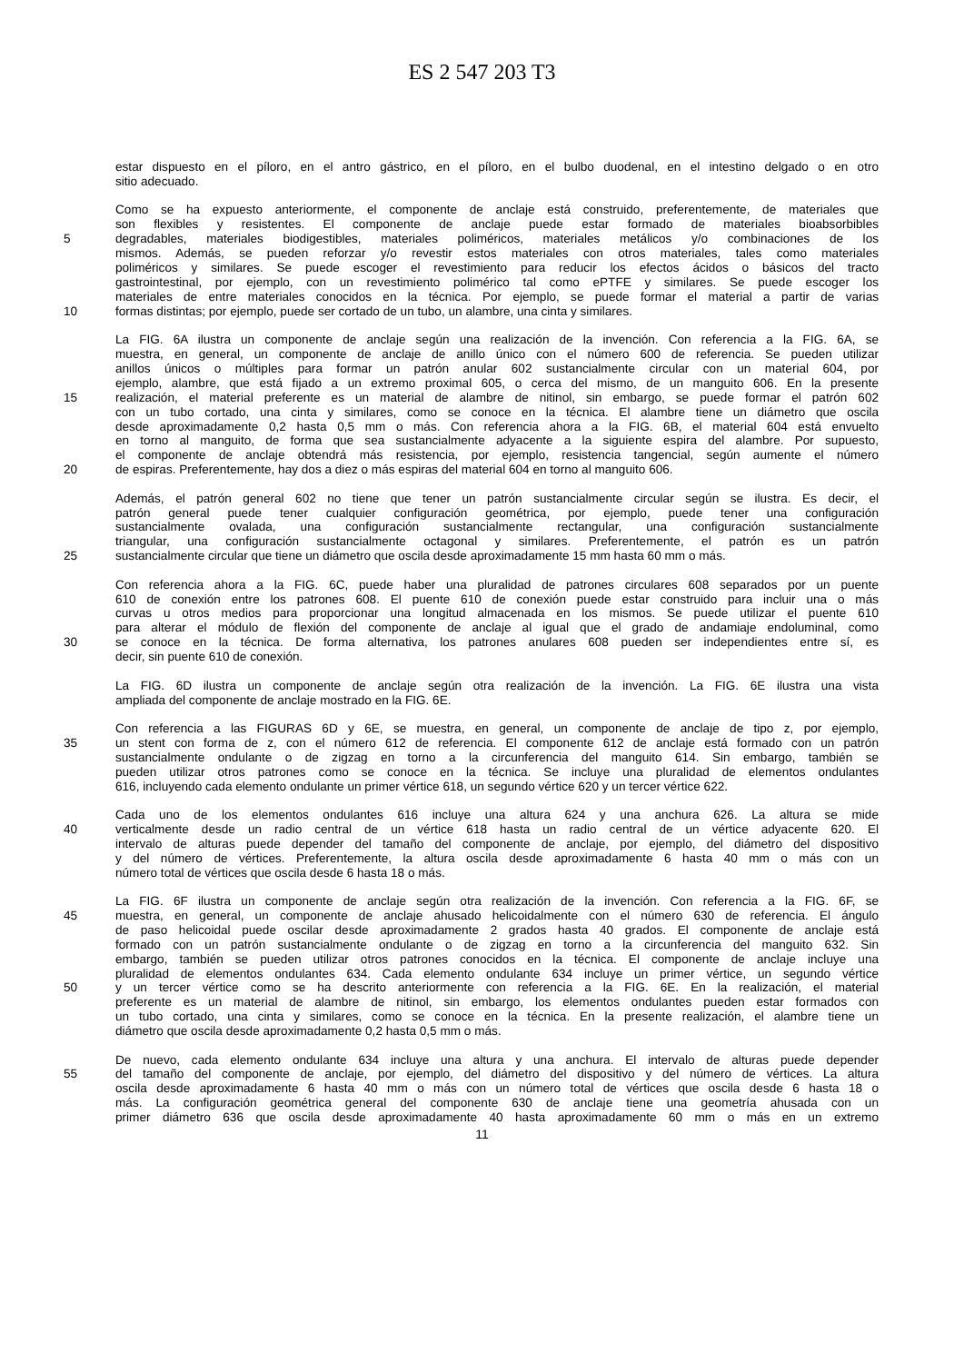ES 2 547 203 T3
estar dispuesto en el píloro, en el antro gástrico, en el píloro, en el bulbo duodenal, en el intestino delgado o en otro
sitio adecuado.
Como se ha expuesto anteriormente, el componente de anclaje está construido, preferentemente, de materiales que
son flexibles y resistentes. El componente de anclaje puede estar formado de materiales bioabsorbibles
5 degradables, materiales biodigestibles, materiales poliméricos, materiales metálicos y/o combinaciones de los
mismos. Además, se pueden reforzar y/o revestir estos materiales con otros materiales, tales como materiales
poliméricos y similares. Se puede escoger el revestimiento para reducir los efectos ácidos o básicos del tracto
gastrointestinal, por ejemplo, con un revestimiento polimérico tal como ePTFE y similares. Se puede escoger los
materiales de entre materiales conocidos en la técnica. Por ejemplo, se puede formar el material a partir de varias
10 formas distintas; por ejemplo, puede ser cortado de un tubo, un alambre, una cinta y similares.
La FIG. 6A ilustra un componente de anclaje según una realización de la invención. Con referencia a la FIG. 6A, se
muestra, en general, un componente de anclaje de anillo único con el número 600 de referencia. Se pueden utilizar
anillos únicos o múltiples para formar un patrón anular 602 sustancialmente circular con un material 604, por
ejemplo, alambre, que está fijado a un extremo proximal 605, o cerca del mismo, de un manguito 606. En la presente
15 realización, el material preferente es un material de alambre de nitinol, sin embargo, se puede formar el patrón 602
con un tubo cortado, una cinta y similares, como se conoce en la técnica. El alambre tiene un diámetro que oscila
desde aproximadamente 0,2 hasta 0,5 mm o más. Con referencia ahora a la FIG. 6B, el material 604 está envuelto
en torno al manguito, de forma que sea sustancialmente adyacente a la siguiente espira del alambre. Por supuesto,
el componente de anclaje obtendrá más resistencia, por ejemplo, resistencia tangencial, según aumente el número
20 de espiras. Preferentemente, hay dos a diez o más espiras del material 604 en torno al manguito 606.
Además, el patrón general 602 no tiene que tener un patrón sustancialmente circular según se ilustra. Es decir, el
patrón general puede tener cualquier configuración geométrica, por ejemplo, puede tener una configuración
sustancialmente ovalada, una configuración sustancialmente rectangular, una configuración sustancialmente
triangular, una configuración sustancialmente octagonal y similares. Preferentemente, el patrón es un patrón
25 sustancialmente circular que tiene un diámetro que oscila desde aproximadamente 15 mm hasta 60 mm o más.
Con referencia ahora a la FIG. 6C, puede haber una pluralidad de patrones circulares 608 separados por un puente
610 de conexión entre los patrones 608. El puente 610 de conexión puede estar construido para incluir una o más
curvas u otros medios para proporcionar una longitud almacenada en los mismos. Se puede utilizar el puente 610
para alterar el módulo de flexión del componente de anclaje al igual que el grado de andamiaje endoluminal, como
30 se conoce en la técnica. De forma alternativa, los patrones anulares 608 pueden ser independientes entre sí, es
decir, sin puente 610 de conexión.
La FIG. 6D ilustra un componente de anclaje según otra realización de la invención. La FIG. 6E ilustra una vista
ampliada del componente de anclaje mostrado en la FIG. 6E.
Con referencia a las FIGURAS 6D y 6E, se muestra, en general, un componente de anclaje de tipo z, por ejemplo,
35 un stent con forma de z, con el número 612 de referencia. El componente 612 de anclaje está formado con un patrón
sustancialmente ondulante o de zigzag en torno a la circunferencia del manguito 614. Sin embargo, también se
pueden utilizar otros patrones como se conoce en la técnica. Se incluye una pluralidad de elementos ondulantes
616, incluyendo cada elemento ondulante un primer vértice 618, un segundo vértice 620 y un tercer vértice 622.
Cada uno de los elementos ondulantes 616 incluye una altura 624 y una anchura 626. La altura se mide
40 verticalmente desde un radio central de un vértice 618 hasta un radio central de un vértice adyacente 620. El
intervalo de alturas puede depender del tamaño del componente de anclaje, por ejemplo, del diámetro del dispositivo
y del número de vértices. Preferentemente, la altura oscila desde aproximadamente 6 hasta 40 mm o más con un
número total de vértices que oscila desde 6 hasta 18 o más.
La FIG. 6F ilustra un componente de anclaje según otra realización de la invención. Con referencia a la FIG. 6F, se
45 muestra, en general, un componente de anclaje ahusado helicoidalmente con el número 630 de referencia. El ángulo
de paso helicoidal puede oscilar desde aproximadamente 2 grados hasta 40 grados. El componente de anclaje está
formado con un patrón sustancialmente ondulante o de zigzag en torno a la circunferencia del manguito 632. Sin
embargo, también se pueden utilizar otros patrones conocidos en la técnica. El componente de anclaje incluye una
pluralidad de elementos ondulantes 634. Cada elemento ondulante 634 incluye un primer vértice, un segundo vértice
50 y un tercer vértice como se ha descrito anteriormente con referencia a la FIG. 6E. En la realización, el material
preferente es un material de alambre de nitinol, sin embargo, los elementos ondulantes pueden estar formados con
un tubo cortado, una cinta y similares, como se conoce en la técnica. En la presente realización, el alambre tiene un
diámetro que oscila desde aproximadamente 0,2 hasta 0,5 mm o más.
De nuevo, cada elemento ondulante 634 incluye una altura y una anchura. El intervalo de alturas puede depender
55 del tamaño del componente de anclaje, por ejemplo, del diámetro del dispositivo y del número de vértices. La altura
oscila desde aproximadamente 6 hasta 40 mm o más con un número total de vértices que oscila desde 6 hasta 18 o
más. La configuración geométrica general del componente 630 de anclaje tiene una geometría ahusada con un
primer diámetro 636 que oscila desde aproximadamente 40 hasta aproximadamente 60 mm o más en un extremo
11